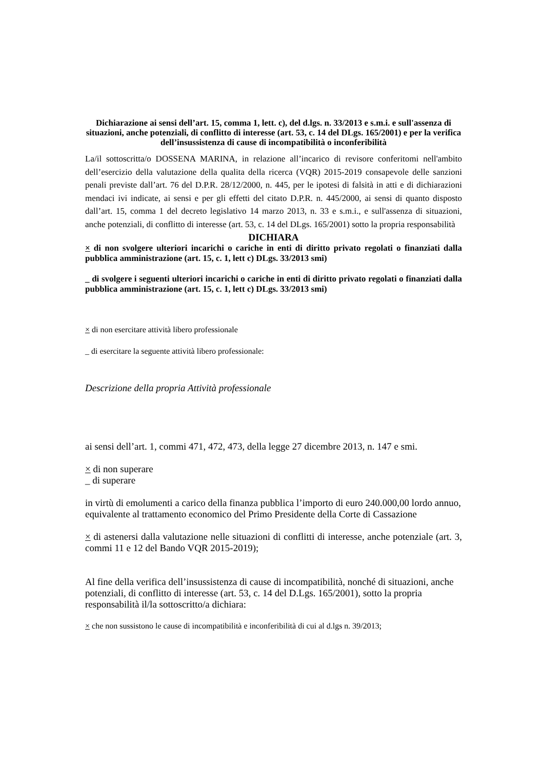Dichiarazione ai sensi dell’art. 15, comma 1, lett. c), del d.lgs. n. 33/2013 e s.m.i. e sull'assenza di situazioni, anche potenziali, di conflitto di interesse (art. 53, c. 14 del DLgs. 165/2001) e per la verifica dell’insussistenza di cause di incompatibilità o inconferibilità
La/il sottoscritta/o DOSSENA MARINA, in relazione all’incarico di revisore conferitomi nell'ambito dell’esercizio della valutazione della qualita della ricerca (VQR) 2015-2019 consapevole delle sanzioni penali previste dall’art. 76 del D.P.R. 28/12/2000, n. 445, per le ipotesi di falsità in atti e di dichiarazioni mendaci ivi indicate, ai sensi e per gli effetti del citato D.P.R. n. 445/2000, ai sensi di quanto disposto dall’art. 15, comma 1 del decreto legislativo 14 marzo 2013, n. 33 e s.m.i., e sull'assenza di situazioni, anche potenziali, di conflitto di interesse (art. 53, c. 14 del DLgs. 165/2001) sotto la propria responsabilità
DICHIARA
× di non svolgere ulteriori incarichi o cariche in enti di diritto privato regolati o finanziati dalla pubblica amministrazione (art. 15, c. 1, lett c) DLgs. 33/2013 smi)
_ di svolgere i seguenti ulteriori incarichi o cariche in enti di diritto privato regolati o finanziati dalla pubblica amministrazione (art. 15, c. 1, lett c) DLgs. 33/2013 smi)
× di non esercitare attività libero professionale
_ di esercitare la seguente attività libero professionale:
Descrizione della propria Attività professionale
ai sensi dell’art. 1, commi 471, 472, 473, della legge 27 dicembre 2013, n. 147 e smi.
× di non superare
_ di superare
in virtù di emolumenti a carico della finanza pubblica l’importo di euro 240.000,00 lordo annuo, equivalente al trattamento economico del Primo Presidente della Corte di Cassazione
× di astenersi dalla valutazione nelle situazioni di conflitti di interesse, anche potenziale (art. 3, commi 11 e 12 del Bando VQR 2015-2019);
Al fine della verifica dell’insussistenza di cause di incompatibilità, nonché di situazioni, anche potenziali, di conflitto di interesse (art. 53, c. 14 del D.Lgs. 165/2001), sotto la propria responsabilità il/la sottoscritto/a dichiara:
× che non sussistono le cause di incompatibilità e inconferibilità di cui al d.lgs n. 39/2013;